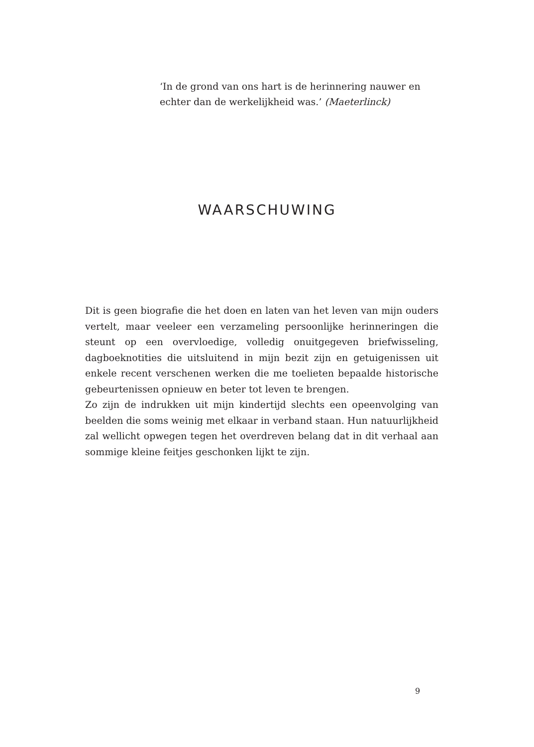‘In de grond van ons hart is de herinnering nauwer en echter dan de werkelijkheid was.’ (Maeterlinck)
WAARSCHUWING
Dit is geen biografie die het doen en laten van het leven van mijn ouders vertelt, maar veeleer een verzameling persoonlijke herinneringen die steunt op een overvloedige, volledig onuitgegeven briefwisseling, dagboeknotities die uitsluitend in mijn bezit zijn en getuigenissen uit enkele recent verschenen werken die me toelieten bepaalde historische gebeurtenissen opnieuw en beter tot leven te brengen.
Zo zijn de indrukken uit mijn kindertijd slechts een opeenvolging van beelden die soms weinig met elkaar in verband staan. Hun natuurlijkheid zal wellicht opwegen tegen het overdreven belang dat in dit verhaal aan sommige kleine feitjes geschonken lijkt te zijn.
9